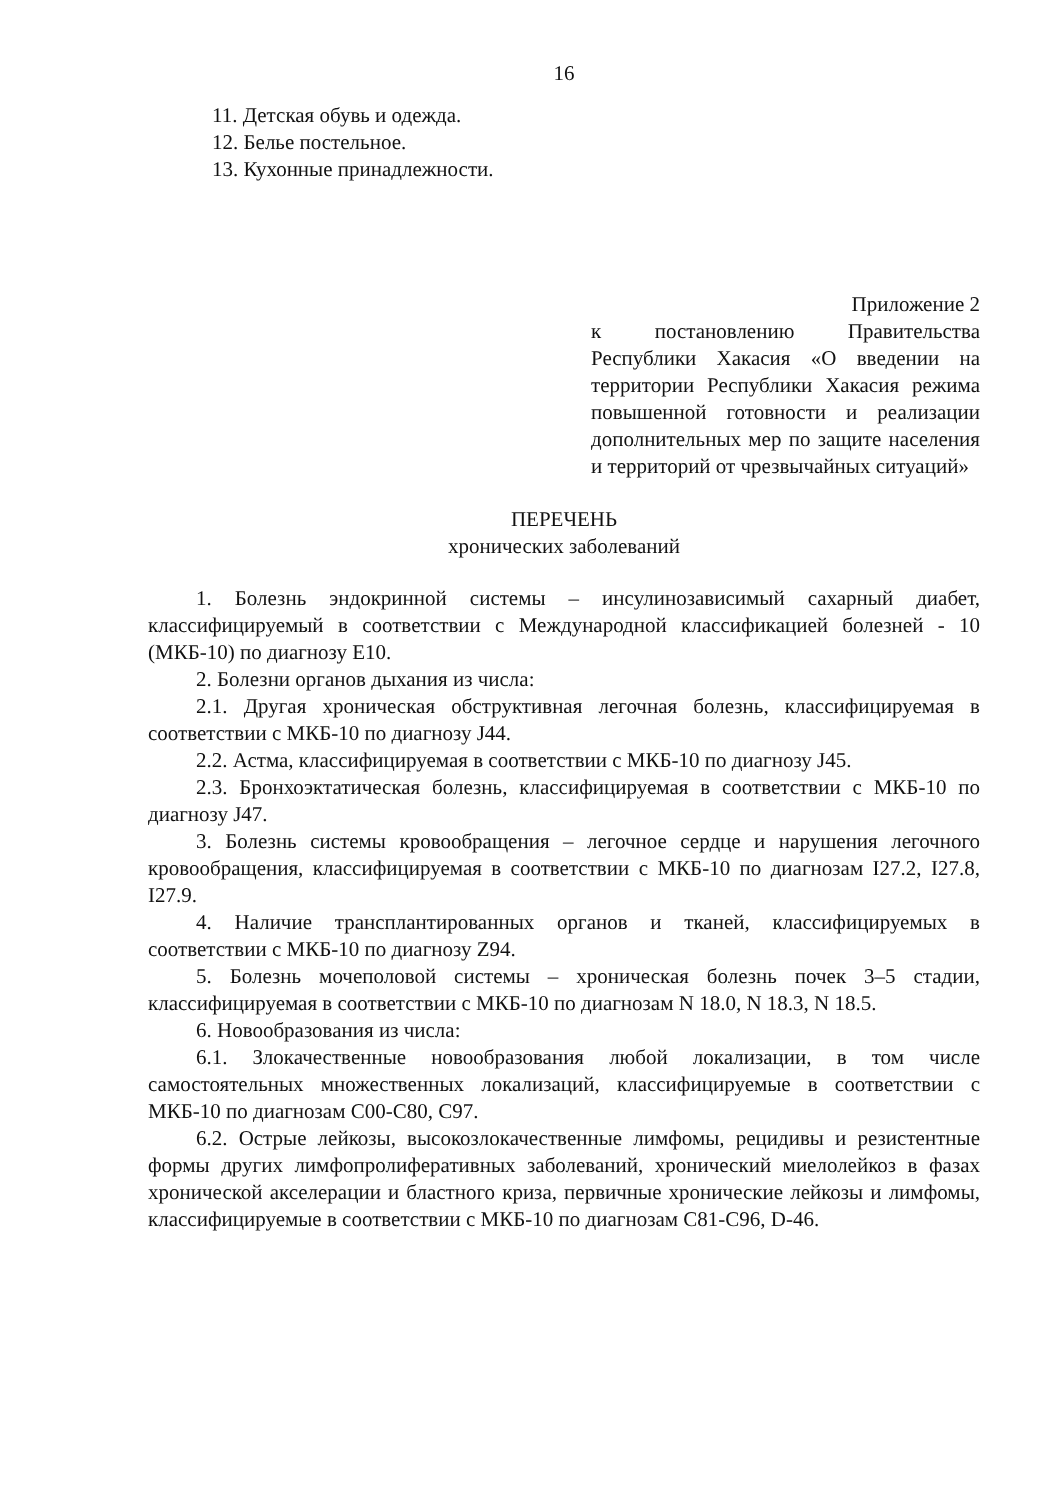16
11. Детская обувь и одежда.
12. Белье постельное.
13. Кухонные принадлежности.
Приложение 2
к постановлению Правительства Республики Хакасия «О введении на территории Республики Хакасия режима повышенной готовности и реализации дополнительных мер по защите населения и территорий от чрезвычайных ситуаций»
ПЕРЕЧЕНЬ
хронических заболеваний
1. Болезнь эндокринной системы – инсулинозависимый сахарный диабет, классифицируемый в соответствии с Международной классификацией болезней - 10 (МКБ-10) по диагнозу Е10.
2. Болезни органов дыхания из числа:
2.1. Другая хроническая обструктивная легочная болезнь, классифицируемая в соответствии с МКБ-10 по диагнозу J44.
2.2. Астма, классифицируемая в соответствии с МКБ-10 по диагнозу J45.
2.3. Бронхоэктатическая болезнь, классифицируемая в соответствии с МКБ-10 по диагнозу J47.
3. Болезнь системы кровообращения – легочное сердце и нарушения легочного кровообращения, классифицируемая в соответствии с МКБ-10 по диагнозам I27.2, I27.8, I27.9.
4. Наличие трансплантированных органов и тканей, классифицируемых в соответствии с МКБ-10 по диагнозу Z94.
5. Болезнь мочеполовой системы – хроническая болезнь почек 3–5 стадии, классифицируемая в соответствии с МКБ-10 по диагнозам N 18.0, N 18.3, N 18.5.
6. Новообразования из числа:
6.1. Злокачественные новообразования любой локализации, в том числе самостоятельных множественных локализаций, классифицируемые в соответствии с МКБ-10 по диагнозам С00-С80, С97.
6.2. Острые лейкозы, высокозлокачественные лимфомы, рецидивы и резистентные формы других лимфопролиферативных заболеваний, хронический миелолейкоз в фазах хронической акселерации и бластного криза, первичные хронические лейкозы и лимфомы, классифицируемые в соответствии с МКБ-10 по диагнозам С81-С96, D-46.